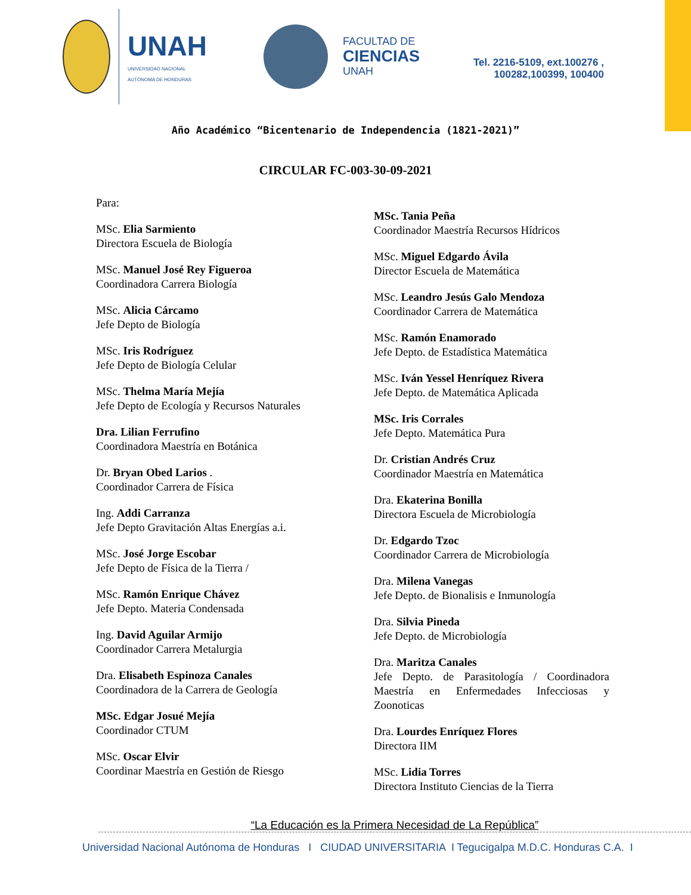UNAH
UNIVERSIDAD NACIONAL
AUTÓNOMA DE HONDURAS
FACULTAD DE
CIENCIAS
UNAH
Tel. 2216-5109, ext.100276 ,
100282,100399, 100400
Año Académico “Bicentenario de Independencia (1821-2021)”
CIRCULAR FC-003-30-09-2021
Para:
MSc. Elia Sarmiento
Directora Escuela de Biología
MSc. Manuel José Rey Figueroa
Coordinadora Carrera Biología
MSc. Alicia Cárcamo
Jefe Depto de Biología
MSc. Iris Rodríguez
Jefe Depto de Biología Celular
MSc. Thelma María Mejía
Jefe Depto de Ecología y Recursos Naturales
Dra. Lilian Ferrufino
Coordinadora Maestría en Botánica
Dr. Bryan Obed Larios .
Coordinador Carrera de Física
Ing. Addi Carranza
Jefe Depto Gravitación Altas Energías a.i.
MSc. José Jorge Escobar
Jefe Depto de Física de la Tierra /
MSc. Ramón Enrique Chávez
Jefe Depto. Materia Condensada
Ing. David Aguilar Armijo
Coordinador Carrera Metalurgia
Dra. Elisabeth Espinoza Canales
Coordinadora de la Carrera de Geología
MSc. Edgar Josué Mejía
Coordinador CTUM
MSc. Oscar Elvir
Coordinar Maestría en Gestión de Riesgo
MSc. Tania Peña
Coordinador Maestría Recursos Hídricos
MSc. Miguel Edgardo Ávila
Director Escuela de Matemática
MSc. Leandro Jesús Galo Mendoza
Coordinador Carrera de Matemática
MSc. Ramón Enamorado
Jefe Depto. de Estadística Matemática
MSc. Iván Yessel Henríquez Rivera
Jefe Depto. de Matemática Aplicada
MSc. Iris Corrales
Jefe Depto. Matemática Pura
Dr. Cristian Andrés Cruz
Coordinador Maestría en Matemática
Dra. Ekaterina Bonilla
Directora Escuela de Microbiología
Dr. Edgardo Tzoc
Coordinador Carrera de Microbiología
Dra. Milena Vanegas
Jefe Depto. de Bionalisis e Inmunología
Dra. Silvia Pineda
Jefe Depto. de Microbiología
Dra. Maritza Canales
Jefe Depto. de Parasitología / Coordinadora Maestría en Enfermedades Infecciosas y Zoonoticas
Dra. Lourdes Enríquez Flores
Directora IIM
MSc. Lidia Torres
Directora Instituto Ciencias de la Tierra
“La Educación es la Primera Necesidad de La República”
Universidad Nacional Autónoma de Honduras I CIUDAD UNIVERSITARIA I Tegucigalpa M.D.C. Honduras C.A. I